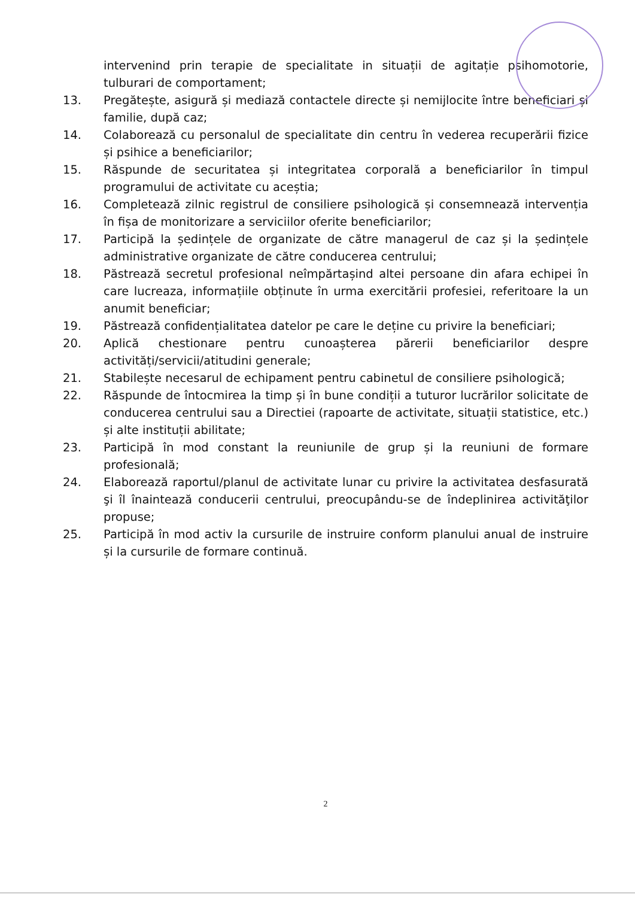intervenind prin terapie de specialitate in situații de agitație psihomotorie, tulburari de comportament;
13. Pregătește, asigură și mediază contactele directe și nemijlocite între beneficiari și familie, după caz;
14. Colaborează cu personalul de specialitate din centru în vederea recuperării fizice și psihice a beneficiarilor;
15. Răspunde de securitatea și integritatea corporală a beneficiarilor în timpul programului de activitate cu aceștia;
16. Completează zilnic registrul de consiliere psihologică și consemnează intervenția în fișa de monitorizare a serviciilor oferite beneficiarilor;
17. Participă la ședințele de organizate de către managerul de caz și la ședințele administrative organizate de către conducerea centrului;
18. Păstrează secretul profesional neîmpărtașind altei persoane din afara echipei în care lucreaza, informațiile obținute în urma exercitării profesiei, referitoare la un anumit beneficiar;
19. Păstrează confidențialitatea datelor pe care le deține cu privire la beneficiari;
20. Aplică chestionare pentru cunoașterea părerii beneficiarilor despre activități/servicii/atitudini generale;
21. Stabilește necesarul de echipament pentru cabinetul de consiliere psihologică;
22. Răspunde de întocmirea la timp și în bune condiții a tuturor lucrărilor solicitate de conducerea centrului sau a Directiei (rapoarte de activitate, situații statistice, etc.) și alte instituții abilitate;
23. Participă în mod constant la reuniunile de grup și la reuniuni de formare profesională;
24. Elaborează raportul/planul de activitate lunar cu privire la activitatea desfasurată şi îl înaintează conducerii centrului, preocupându-se de îndeplinirea activităţilor propuse;
25. Participă în mod activ la cursurile de instruire conform planului anual de instruire și la cursurile de formare continuă.
2